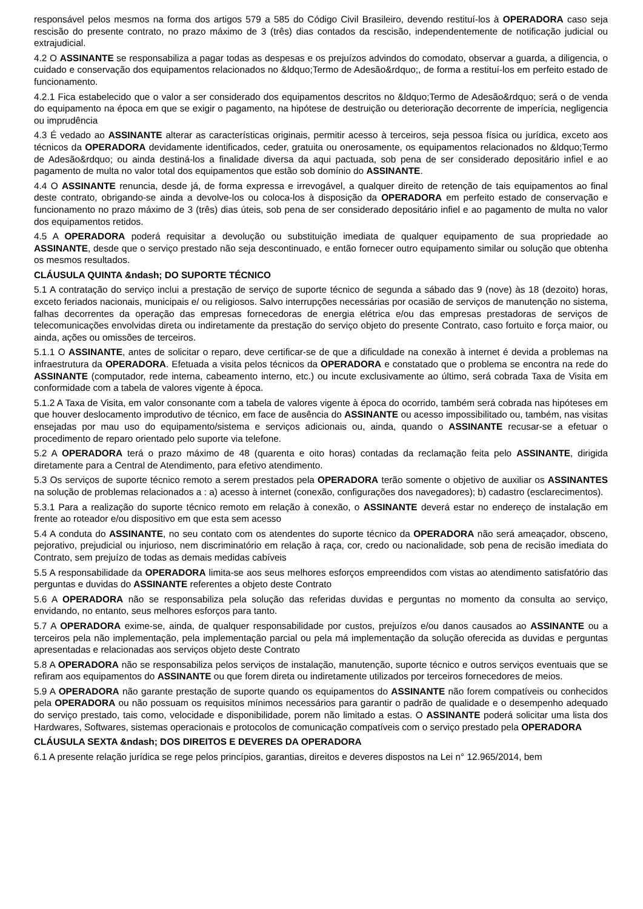responsável pelos mesmos na forma dos artigos 579 a 585 do Código Civil Brasileiro, devendo restituí-los à OPERADORA caso seja rescisão do presente contrato, no prazo máximo de 3 (três) dias contados da rescisão, independentemente de notificação judicial ou extrajudicial.
4.2 O ASSINANTE se responsabiliza a pagar todas as despesas e os prejuízos advindos do comodato, observar a guarda, a diligencia, o cuidado e conservação dos equipamentos relacionados no &ldquo;Termo de Adesão&rdquo;, de forma a restituí-los em perfeito estado de funcionamento.
4.2.1 Fica estabelecido que o valor a ser considerado dos equipamentos descritos no &ldquo;Termo de Adesão&rdquo; será o de venda do equipamento na época em que se exigir o pagamento, na hipótese de destruição ou deterioração decorrente de imperícia, negligencia ou imprudência
4.3 É vedado ao ASSINANTE alterar as características originais, permitir acesso à terceiros, seja pessoa física ou jurídica, exceto aos técnicos da OPERADORA devidamente identificados, ceder, gratuita ou onerosamente, os equipamentos relacionados no &ldquo;Termo de Adesão&rdquo; ou ainda destiná-los a finalidade diversa da aqui pactuada, sob pena de ser considerado depositário infiel e ao pagamento de multa no valor total dos equipamentos que estão sob domínio do ASSINANTE.
4.4 O ASSINANTE renuncia, desde já, de forma expressa e irrevogável, a qualquer direito de retenção de tais equipamentos ao final deste contrato, obrigando-se ainda a devolve-los ou coloca-los à disposição da OPERADORA em perfeito estado de conservação e funcionamento no prazo máximo de 3 (três) dias úteis, sob pena de ser considerado depositário infiel e ao pagamento de multa no valor dos equipamentos retidos.
4.5 A OPERADORA poderá requisitar a devolução ou substituição imediata de qualquer equipamento de sua propriedade ao ASSINANTE, desde que o serviço prestado não seja descontinuado, e então fornecer outro equipamento similar ou solução que obtenha os mesmos resultados.
CLÁUSULA QUINTA &ndash; DO SUPORTE TÉCNICO
5.1 A contratação do serviço inclui a prestação de serviço de suporte técnico de segunda a sábado das 9 (nove) às 18 (dezoito) horas, exceto feriados nacionais, municipais e/ ou religiosos. Salvo interrupções necessárias por ocasião de serviços de manutenção no sistema, falhas decorrentes da operação das empresas fornecedoras de energia elétrica e/ou das empresas prestadoras de serviços de telecomunicações envolvidas direta ou indiretamente da prestação do serviço objeto do presente Contrato, caso fortuito e força maior, ou ainda, ações ou omissões de terceiros.
5.1.1 O ASSINANTE, antes de solicitar o reparo, deve certificar-se de que a dificuldade na conexão à internet é devida a problemas na infraestrutura da OPERADORA. Efetuada a visita pelos técnicos da OPERADORA e constatado que o problema se encontra na rede do ASSINANTE (computador, rede interna, cabeamento interno, etc.) ou incute exclusivamente ao último, será cobrada Taxa de Visita em conformidade com a tabela de valores vigente à época.
5.1.2 A Taxa de Visita, em valor consonante com a tabela de valores vigente à época do ocorrido, também será cobrada nas hipóteses em que houver deslocamento improdutivo de técnico, em face de ausência do ASSINANTE ou acesso impossibilitado ou, também, nas visitas ensejadas por mau uso do equipamento/sistema e serviços adicionais ou, ainda, quando o ASSINANTE recusar-se a efetuar o procedimento de reparo orientado pelo suporte via telefone.
5.2 A OPERADORA terá o prazo máximo de 48 (quarenta e oito horas) contadas da reclamação feita pelo ASSINANTE, dirigida diretamente para a Central de Atendimento, para efetivo atendimento.
5.3 Os serviços de suporte técnico remoto a serem prestados pela OPERADORA terão somente o objetivo de auxiliar os ASSINANTES na solução de problemas relacionados a : a) acesso à internet (conexão, configurações dos navegadores); b) cadastro (esclarecimentos).
5.3.1 Para a realização do suporte técnico remoto em relação à conexão, o ASSINANTE deverá estar no endereço de instalação em frente ao roteador e/ou dispositivo em que esta sem acesso
5.4 A conduta do ASSINANTE, no seu contato com os atendentes do suporte técnico da OPERADORA não será ameaçador, obsceno, pejorativo, prejudicial ou injurioso, nem discriminatório em relação à raça, cor, credo ou nacionalidade, sob pena de recisão imediata do Contrato, sem prejuízo de todas as demais medidas cabíveis
5.5 A responsabilidade da OPERADORA limita-se aos seus melhores esforços empreendidos com vistas ao atendimento satisfatório das perguntas e duvidas do ASSINANTE referentes a objeto deste Contrato
5.6 A OPERADORA não se responsabiliza pela solução das referidas duvidas e perguntas no momento da consulta ao serviço, envidando, no entanto, seus melhores esforços para tanto.
5.7 A OPERADORA exime-se, ainda, de qualquer responsabilidade por custos, prejuízos e/ou danos causados ao ASSINANTE ou a terceiros pela não implementação, pela implementação parcial ou pela má implementação da solução oferecida as duvidas e perguntas apresentadas e relacionadas aos serviços objeto deste Contrato
5.8 A OPERADORA não se responsabiliza pelos serviços de instalação, manutenção, suporte técnico e outros serviços eventuais que se refiram aos equipamentos do ASSINANTE ou que forem direta ou indiretamente utilizados por terceiros fornecedores de meios.
5.9 A OPERADORA não garante prestação de suporte quando os equipamentos do ASSINANTE não forem compatíveis ou conhecidos pela OPERADORA ou não possuam os requisitos mínimos necessários para garantir o padrão de qualidade e o desempenho adequado do serviço prestado, tais como, velocidade e disponibilidade, porem não limitado a estas. O ASSINANTE poderá solicitar uma lista dos Hardwares, Softwares, sistemas operacionais e protocolos de comunicação compatíveis com o serviço prestado pela OPERADORA
CLÁUSULA SEXTA &ndash; DOS DIREITOS E DEVERES DA OPERADORA
6.1 A presente relação jurídica se rege pelos princípios, garantias, direitos e deveres dispostos na Lei n° 12.965/2014, bem